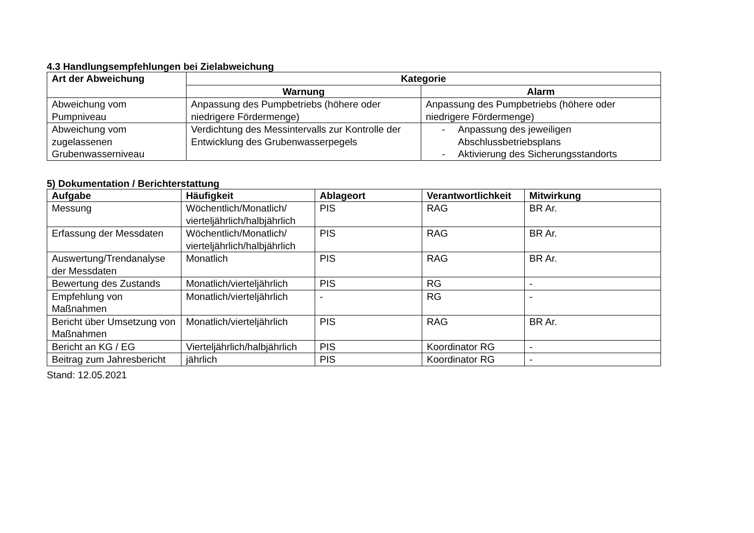4.3 Handlungsempfehlungen bei Zielabweichung
| Art der Abweichung | Kategorie | |
| --- | --- | --- |
| | Warnung | Alarm |
| Abweichung vom Pumpniveau | Anpassung des Pumpbetriebs (höhere oder niedrigere Fördermenge) | Anpassung des Pumpbetriebs (höhere oder niedrigere Fördermenge) |
| Abweichung vom zugelassenen Grubenwasserniveau | Verdichtung des Messintervalls zur Kontrolle der Entwicklung des Grubenwasserpegels | - Anpassung des jeweiligen Abschlussbetriebsplans - Aktivierung des Sicherungsstandorts |
5) Dokumentation / Berichterstattung
| Aufgabe | Häufigkeit | Ablageort | Verantwortlichkeit | Mitwirkung |
| --- | --- | --- | --- | --- |
| Messung | Wöchentlich/Monatlich/ vierteljährlich/halbjährlich | PIS | RAG | BR Ar. |
| Erfassung der Messdaten | Wöchentlich/Monatlich/ vierteljährlich/halbjährlich | PIS | RAG | BR Ar. |
| Auswertung/Trendanalyse der Messdaten | Monatlich | PIS | RAG | BR Ar. |
| Bewertung des Zustands | Monatlich/vierteljährlich | PIS | RG | - |
| Empfehlung von Maßnahmen | Monatlich/vierteljährlich | - | RG | - |
| Bericht über Umsetzung von Maßnahmen | Monatlich/vierteljährlich | PIS | RAG | BR Ar. |
| Bericht an KG / EG | Vierteljährlich/halbjährlich | PIS | Koordinator RG | - |
| Beitrag zum Jahresbericht | jährlich | PIS | Koordinator RG | - |
Stand: 12.05.2021